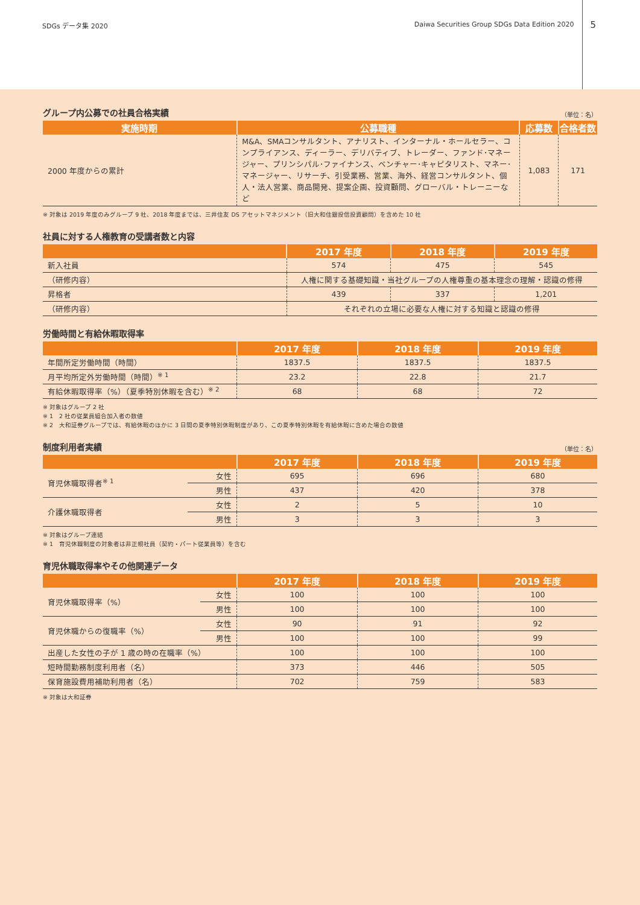SDGs データ集 2020 Daiwa Securities Group SDGs Data Edition 2020 5
グループ内公募での社員合格実績 （単位：名）
| 実施時期 | 公募職種 | 応募数 | 合格者数 |
| --- | --- | --- | --- |
| 2000 年度からの累計 | M&A、SMAコンサルタント、アナリスト、インターナル・ホールセラー、コンプライアンス、ディーラー、デリバティブ、トレーダー、ファンド･マネージャー、プリンシパル･ファイナンス、ベンチャー･キャピタリスト、マネー･マネージャー、リサーチ、引受業務、営業、海外、経営コンサルタント、個人・法人営業、商品開発、提案企画、投資顧問、グローバル・トレーニーなど | 1,083 | 171 |
※ 対象は 2019 年度のみグループ 9 社、2018 年度までは、三井住友 DS アセットマネジメント（旧大和住銀投信投資顧問）を含めた 10 社
社員に対する人権教育の受講者数と内容
| | 2017 年度 | 2018 年度 | 2019 年度 |
| --- | --- | --- | --- |
| 新入社員 | 574 | 475 | 545 |
| （研修内容） | 人権に関する基礎知識・当社グループの人権尊重の基本理念の理解・認識の修得 | | |
| 昇格者 | 439 | 337 | 1,201 |
| （研修内容） | それぞれの立場に必要な人権に対する知識と認識の修得 | | |
労働時間と有給休暇取得率
| | 2017 年度 | 2018 年度 | 2019 年度 |
| --- | --- | --- | --- |
| 年間所定労働時間（時間） | 1837.5 | 1837.5 | 1837.5 |
| 月平均所定外労働時間（時間）<sup>※ 1</sup> | 23.2 | 22.8 | 21.7 |
| 有給休暇取得率（%）（夏季特別休暇を含む）<sup>※ 2</sup> | 68 | 68 | 72 |
※ 対象はグループ 2 社
※ 1　2 社の従業員組合加入者の数値
※ 2　大和証券グループでは、有給休暇のほかに 3 日間の夏季特別休暇制度があり、この夏季特別休暇を有給休暇に含めた場合の数値
制度利用者実績 （単位：名）
| | | 2017 年度 | 2018 年度 | 2019 年度 |
| --- | --- | --- | --- | --- |
| 育児休職取得者<sup>※ 1</sup> | 女性 | 695 | 696 | 680 |
| | 男性 | 437 | 420 | 378 |
| 介護休職取得者 | 女性 | 2 | 5 | 10 |
| | 男性 | 3 | 3 | 3 |
※ 対象はグループ連結
※ 1　育児休職制度の対象者は非正規社員（契約・パート従業員等）を含む
育児休職取得率やその他関連データ
| | | 2017 年度 | 2018 年度 | 2019 年度 |
| --- | --- | --- | --- | --- |
| 育児休職取得率（%） | 女性 | 100 | 100 | 100 |
| | 男性 | 100 | 100 | 100 |
| 育児休職からの復職率（%） | 女性 | 90 | 91 | 92 |
| | 男性 | 100 | 100 | 99 |
| 出産した女性の子が 1 歳の時の在職率（%） | | 100 | 100 | 100 |
| 短時間勤務制度利用者（名） | | 373 | 446 | 505 |
| 保育施設費用補助利用者（名） | | 702 | 759 | 583 |
※ 対象は大和証券